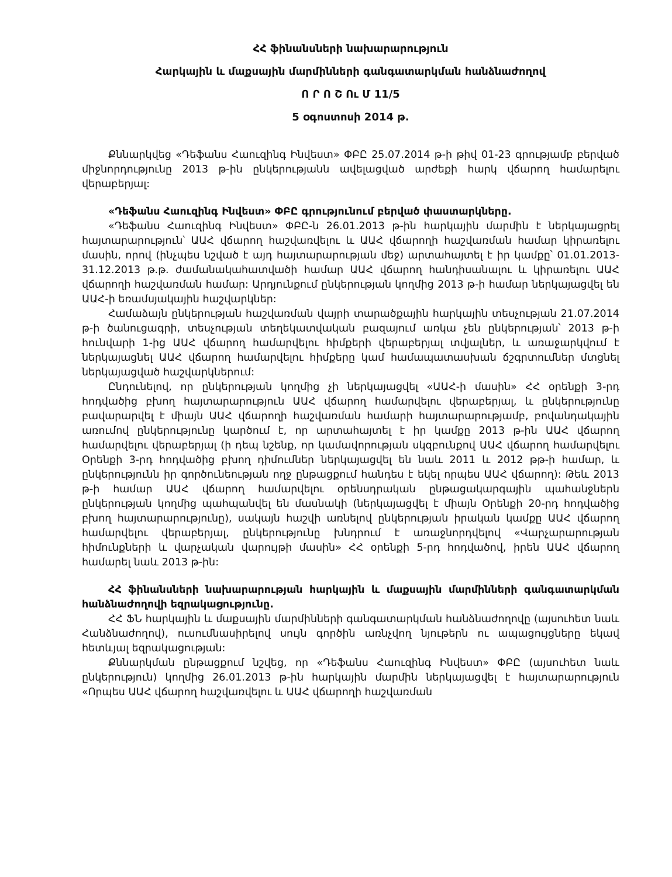ՀՀ ֆինանսների նախարարություն
Հարկային և մաքսային մարմինների գանգատարկման հանձնաժողով
Ո Ր Ո Շ Ու Մ 11/5
5 օգոստոսի 2014 թ.
Քննարկվեց «Դեֆանս Հաուզինգ Ինվեստ» ՓԲԸ 25.07.2014 թ-ի թիվ 01-23 գրությամբ բերված միջնորդությունը 2013 թ-ին ընկերությանն ավելացված արժեքի հարկ վճարող համարելու վերաբերյալ:
«Դեֆանս Հաուզինգ Ինվեստ» ՓԲԸ գրությունում բերված փաստարկները.
«Դեֆանս Հաուզինգ Ինվեստ» ՓԲԸ-ն 26.01.2013 թ-ին հարկային մարմին է ներկայացրել հայտարարություն՝ ԱԱՀ վճարող հաշվառվելու և ԱԱՀ վճարողի հաշվառման համար կիրառելու մասին, որով (ինչպես նշված է այդ հայտարարության մեջ) արտահայտել է իր կամքը՝ 01.01.2013-31.12.2013 թ.թ. ժամանակահատվածի համար ԱԱՀ վճարող հանդիսանալու և կիրառելու ԱԱՀ վճարողի հաշվառման համար: Արդյունքում ընկերության կողմից 2013 թ-ի համար ներկայացվել են ԱԱՀ-ի եռամսյակային հաշվարկներ:
Համաձայն ընկերության հաշվառման վայրի տարածքային հարկային տեսչության 21.07.2014 թ-ի ծանուցագրի, տեսչության տեղեկատվական բազայում առկա չեն ընկերության՝ 2013 թ-ի հունվարի 1-ից ԱԱՀ վճարող համարվելու հիմքերի վերաբերյալ տվյալներ, և առաջարկվում է ներկայացնել ԱԱՀ վճարող համարվելու հիմքերը կամ համապատասխան ճշգրտումներ մտցնել ներկայացված հաշվարկներում:
Ընդունելով, որ ընկերության կողմից չի ներկայացվել «ԱԱՀ-ի մասին» ՀՀ օրենքի 3-րդ հոդվածից բխող հայտարարություն ԱԱՀ վճարող համարվելու վերաբերյալ, և ընկերությունը բավարարվել է միայն ԱԱՀ վճարողի հաշվառման համարի հայտարարությամբ, բովանդակային առումով ընկերությունը կարծում է, որ արտահայտել է իր կամքը 2013 թ-ին ԱԱՀ վճարող համարվելու վերաբերյալ (ի դեպ նշենք, որ կամավորության սկզբունքով ԱԱՀ վճարող համարվելու Օրենքի 3-րդ հոդվածից բխող դիմումներ ներկայացվել են նաև 2011 և 2012 թթ-ի համար, և ընկերությունն իր գործունեության ողջ ընթացքում հանդես է եկել որպես ԱԱՀ վճարող): Թեև 2013 թ-ի համար ԱԱՀ վճարող համարվելու օրենսդրական ընթացակարգային պահանջներն ընկերության կողմից պահպանվել են մասնակի (ներկայացվել է միայն Օրենքի 20-րդ հոդվածից բխող հայտարարությունը), սակայն հաշվի առնելով ընկերության իրական կամքը ԱԱՀ վճարող համարվելու վերաբերյալ, ընկերությունը խնդրում է առաջնորդվելով «Վարչարարության հիմունքների և վարչական վարույթի մասին» ՀՀ օրենքի 5-րդ հոդվածով, իրեն ԱԱՀ վճարող համարել նաև 2013 թ-ին:
ՀՀ ֆինանսների նախարարության հարկային և մաքսային մարմինների գանգատարկման հանձնաժողովի եզրակացությունը.
ՀՀ ՖՆ հարկային և մաքսային մարմինների գանգատարկման հանձնաժողովը (այսուհետ նաև Հանձնաժողով), ուսումնասիրելով սույն գործին առնչվող նյութերն ու ապացույցները եկավ հետևյալ եզրակացության:
Քննարկման ընթացքում նշվեց, որ «Դեֆանս Հաուզինգ Ինվեստ» ՓԲԸ (այսուհետ նաև ընկերություն) կողմից 26.01.2013 թ-ին հարկային մարմին ներկայացվել է հայտարարություն «Որպես ԱԱՀ վճարող հաշվառվելու և ԱԱՀ վճարողի հաշվառման